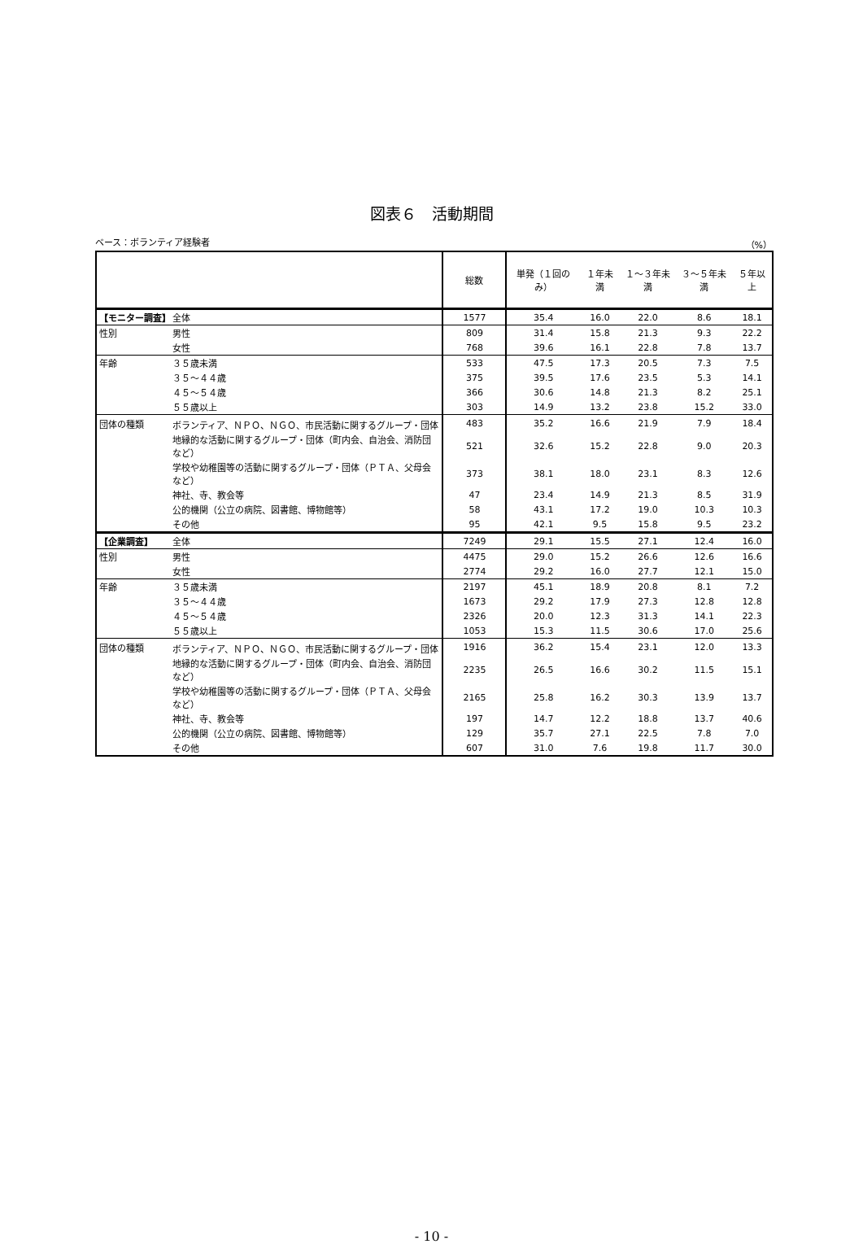図表６　活動期間
ベース：ボランティア経験者 （%）
| | | 総数 | 単発（１回のみ） | １年未満 | １～３年未満 | ３～５年未満 | ５年以上 |
| --- | --- | --- | --- | --- | --- | --- | --- |
| 【モニター調査】 | 全体 | 1577 | 35.4 | 16.0 | 22.0 | 8.6 | 18.1 |
| 性別 | 男性 | 809 | 31.4 | 15.8 | 21.3 | 9.3 | 22.2 |
| | 女性 | 768 | 39.6 | 16.1 | 22.8 | 7.8 | 13.7 |
| 年齢 | ３５歳未満 | 533 | 47.5 | 17.3 | 20.5 | 7.3 | 7.5 |
| | ３５～４４歳 | 375 | 39.5 | 17.6 | 23.5 | 5.3 | 14.1 |
| | ４５～５４歳 | 366 | 30.6 | 14.8 | 21.3 | 8.2 | 25.1 |
| | ５５歳以上 | 303 | 14.9 | 13.2 | 23.8 | 15.2 | 33.0 |
| 団体の種類 | ボランティア、ＮＰＯ、ＮＧＯ、市民活動に関するグループ・団体 | 483 | 35.2 | 16.6 | 21.9 | 7.9 | 18.4 |
| | 地縁的な活動に関するグループ・団体（町内会、自治会、消防団など） | 521 | 32.6 | 15.2 | 22.8 | 9.0 | 20.3 |
| | 学校や幼稚園等の活動に関するグループ・団体（ＰＴＡ、父母会など） | 373 | 38.1 | 18.0 | 23.1 | 8.3 | 12.6 |
| | 神社、寺、教会等 | 47 | 23.4 | 14.9 | 21.3 | 8.5 | 31.9 |
| | 公的機関（公立の病院、図書館、博物館等） | 58 | 43.1 | 17.2 | 19.0 | 10.3 | 10.3 |
| | その他 | 95 | 42.1 | 9.5 | 15.8 | 9.5 | 23.2 |
| 【企業調査】 | 全体 | 7249 | 29.1 | 15.5 | 27.1 | 12.4 | 16.0 |
| 性別 | 男性 | 4475 | 29.0 | 15.2 | 26.6 | 12.6 | 16.6 |
| | 女性 | 2774 | 29.2 | 16.0 | 27.7 | 12.1 | 15.0 |
| 年齢 | ３５歳未満 | 2197 | 45.1 | 18.9 | 20.8 | 8.1 | 7.2 |
| | ３５～４４歳 | 1673 | 29.2 | 17.9 | 27.3 | 12.8 | 12.8 |
| | ４５～５４歳 | 2326 | 20.0 | 12.3 | 31.3 | 14.1 | 22.3 |
| | ５５歳以上 | 1053 | 15.3 | 11.5 | 30.6 | 17.0 | 25.6 |
| 団体の種類 | ボランティア、ＮＰＯ、ＮＧＯ、市民活動に関するグループ・団体 | 1916 | 36.2 | 15.4 | 23.1 | 12.0 | 13.3 |
| | 地縁的な活動に関するグループ・団体（町内会、自治会、消防団など） | 2235 | 26.5 | 16.6 | 30.2 | 11.5 | 15.1 |
| | 学校や幼稚園等の活動に関するグループ・団体（ＰＴＡ、父母会など） | 2165 | 25.8 | 16.2 | 30.3 | 13.9 | 13.7 |
| | 神社、寺、教会等 | 197 | 14.7 | 12.2 | 18.8 | 13.7 | 40.6 |
| | 公的機関（公立の病院、図書館、博物館等） | 129 | 35.7 | 27.1 | 22.5 | 7.8 | 7.0 |
| | その他 | 607 | 31.0 | 7.6 | 19.8 | 11.7 | 30.0 |
- 10 -